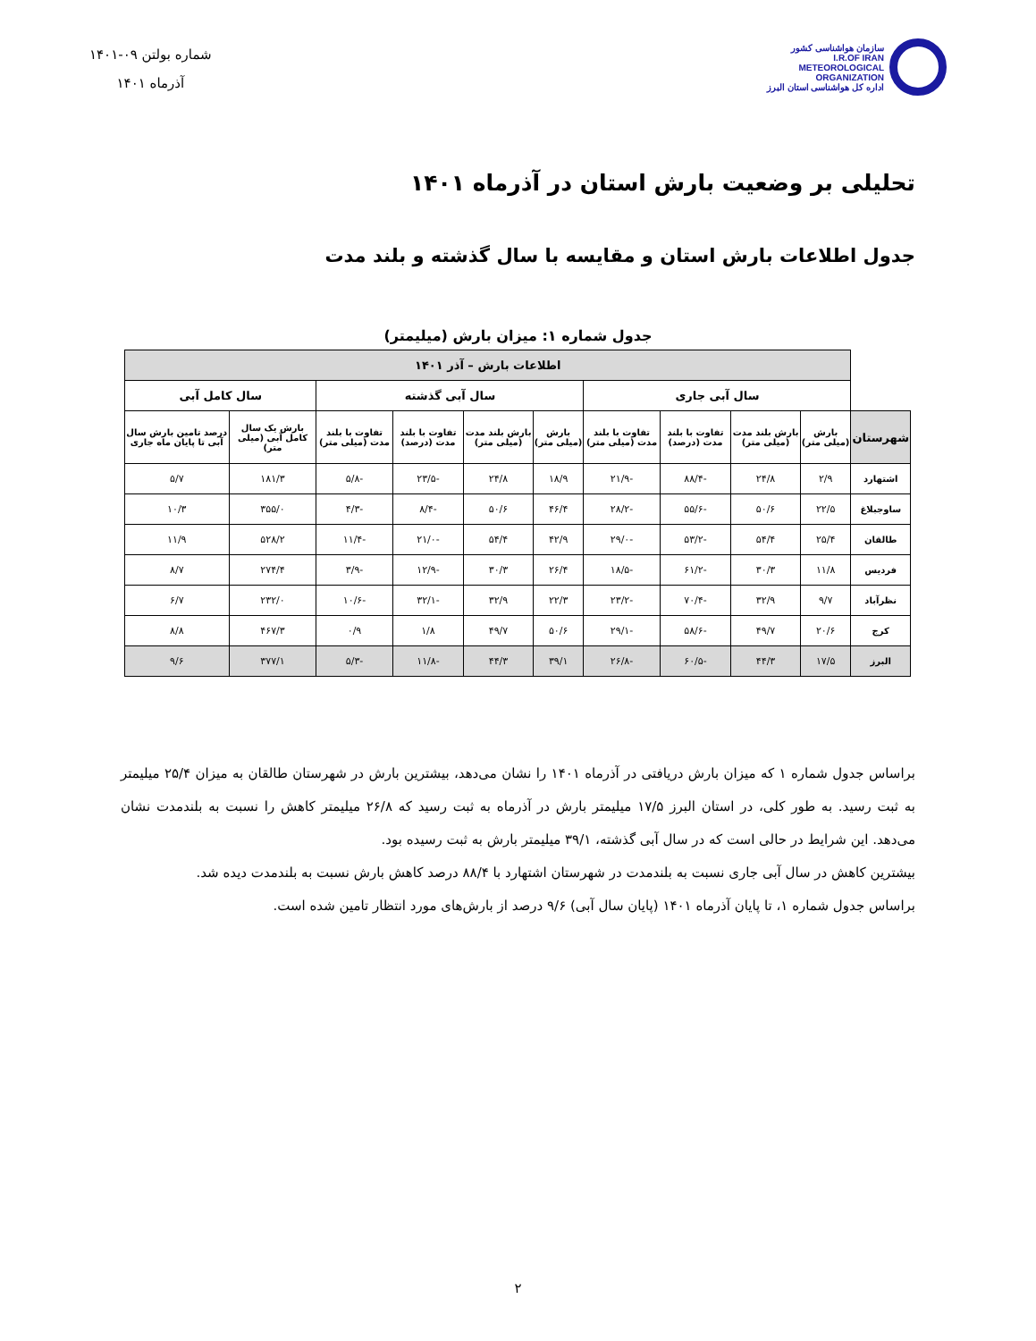سازمان هواشناسی کشور
I.R.OF IRAN
METEOROLOGICAL
ORGANIZATION
اداره کل هواشناسی استان البرز
شماره بولتن ۰۹-۱۴۰۱
آذرماه ۱۴۰۱
تحلیلی بر وضعیت بارش استان در آذرماه ۱۴۰۱
جدول اطلاعات بارش استان و مقایسه با سال گذشته و بلند مدت
جدول شماره ۱: میزان بارش (میلیمتر)
| | اطلاعات بارش – آذر ۱۴۰۱ | | | | | | | | | |
| | سال آبی جاری | | | | سال آبی گذشته | | | | سال کامل آبی | |
| شهرستان | بارش (میلی متر) | بارش بلند مدت (میلی متر) | تفاوت با بلند مدت (درصد) | تفاوت با بلند مدت (میلی متر) | بارش (میلی متر) | بارش بلند مدت (میلی متر) | تفاوت با بلند مدت (درصد) | تفاوت با بلند مدت (میلی متر) | بارش یک سال کامل آبی (میلی متر) | درصد تامین بارش سال آبی تا پایان ماه جاری |
| اشتهارد | ۲/۹ | ۲۴/۸ | -۸۸/۴ | -۲۱/۹ | ۱۸/۹ | ۲۴/۸ | -۲۳/۵ | -۵/۸ | ۱۸۱/۳ | ۵/۷ |
| ساوجبلاغ | ۲۲/۵ | ۵۰/۶ | -۵۵/۶ | -۲۸/۲ | ۴۶/۴ | ۵۰/۶ | -۸/۴ | -۴/۳ | ۳۵۵/۰ | ۱۰/۳ |
| طالقان | ۲۵/۴ | ۵۴/۴ | -۵۳/۲ | -۲۹/۰ | ۴۲/۹ | ۵۴/۴ | -۲۱/۰ | -۱۱/۴ | ۵۲۸/۲ | ۱۱/۹ |
| فردیس | ۱۱/۸ | ۳۰/۳ | -۶۱/۲ | -۱۸/۵ | ۲۶/۴ | ۳۰/۳ | -۱۲/۹ | -۳/۹ | ۲۷۴/۴ | ۸/۷ |
| نظرآباد | ۹/۷ | ۳۲/۹ | -۷۰/۴ | -۲۳/۲ | ۲۲/۳ | ۳۲/۹ | -۳۲/۱ | -۱۰/۶ | ۲۳۲/۰ | ۶/۷ |
| کرج | ۲۰/۶ | ۴۹/۷ | -۵۸/۶ | -۲۹/۱ | ۵۰/۶ | ۴۹/۷ | ۱/۸ | ۰/۹ | ۴۶۷/۳ | ۸/۸ |
| البرز | ۱۷/۵ | ۴۴/۳ | -۶۰/۵ | -۲۶/۸ | ۳۹/۱ | ۴۴/۳ | -۱۱/۸ | -۵/۳ | ۳۷۷/۱ | ۹/۶ |
براساس جدول شماره ۱ که میزان بارش دریافتی در آذرماه ۱۴۰۱ را نشان می‌دهد، بیشترین بارش در شهرستان طالقان به میزان ۲۵/۴ میلیمتر به ثبت رسید. به طور کلی، در استان البرز ۱۷/۵ میلیمتر بارش در آذرماه به ثبت رسید که ۲۶/۸ میلیمتر کاهش را نسبت به بلندمدت نشان می‌دهد. این شرایط در حالی است که در سال آبی گذشته، ۳۹/۱ میلیمتر بارش به ثبت رسیده بود.
بیشترین کاهش در سال آبی جاری نسبت به بلندمدت در شهرستان اشتهارد با ۸۸/۴ درصد کاهش بارش نسبت به بلندمدت دیده شد.
براساس جدول شماره ۱، تا پایان آذرماه ۱۴۰۱ (پایان سال آبی) ۹/۶ درصد از بارش‌های مورد انتظار تامین شده است.
۲